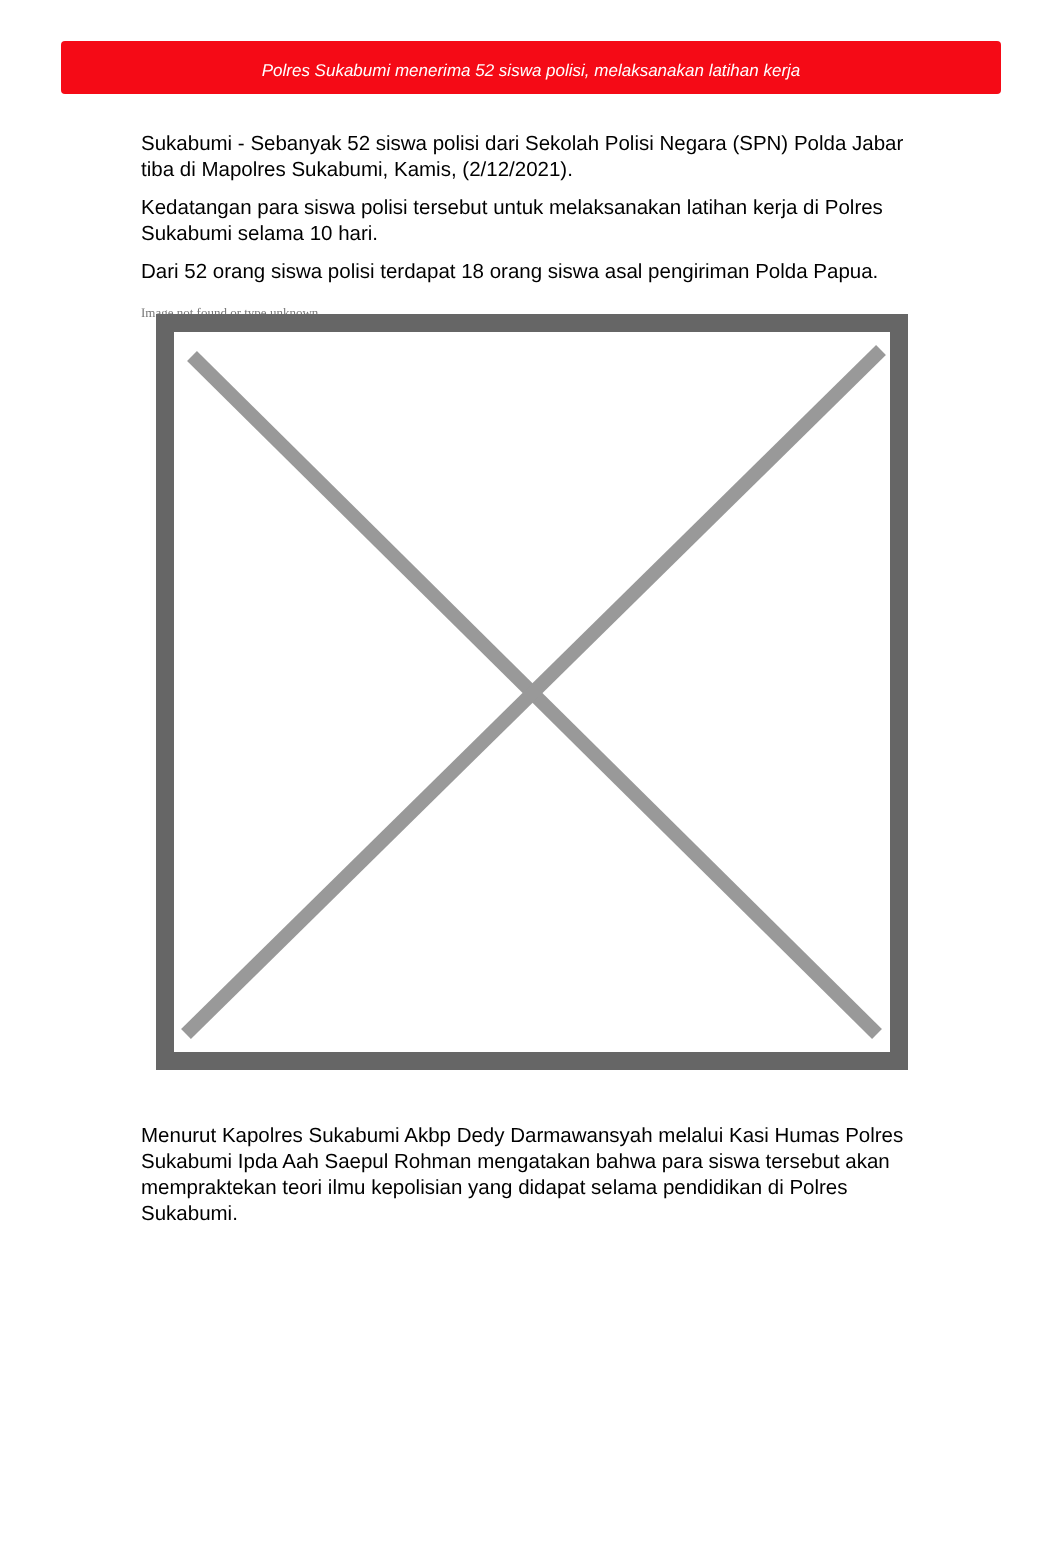Polres Sukabumi menerima 52 siswa polisi, melaksanakan latihan kerja
Sukabumi - Sebanyak 52 siswa polisi dari Sekolah Polisi Negara (SPN) Polda Jabar tiba di Mapolres Sukabumi, Kamis, (2/12/2021).
Kedatangan para siswa polisi tersebut untuk melaksanakan latihan kerja di Polres Sukabumi selama 10 hari.
Dari 52 orang siswa polisi terdapat 18 orang siswa asal pengiriman Polda Papua.
Image not found or type unknown
Menurut Kapolres Sukabumi Akbp Dedy Darmawansyah melalui Kasi Humas Polres Sukabumi Ipda Aah Saepul Rohman mengatakan bahwa para siswa tersebut akan mempraktekan teori ilmu kepolisian yang didapat selama pendidikan di Polres Sukabumi.